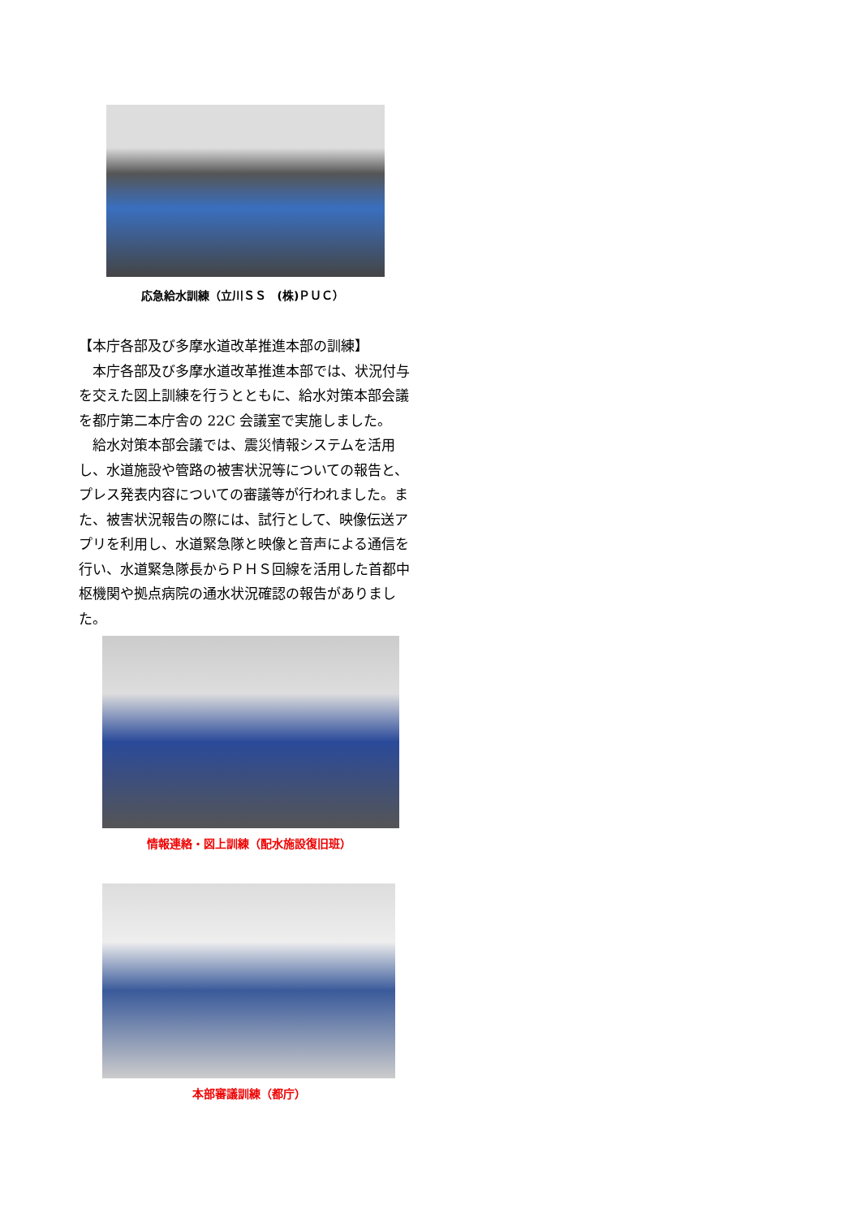応急給水訓練（立川ＳＳ　(株)ＰＵＣ）
【本庁各部及び多摩水道改革推進本部の訓練】
　本庁各部及び多摩水道改革推進本部では、状況付与を交えた図上訓練を行うとともに、給水対策本部会議を都庁第二本庁舎の 22C 会議室で実施しました。
　給水対策本部会議では、震災情報システムを活用し、水道施設や管路の被害状況等についての報告と、プレス発表内容についての審議等が行われました。また、被害状況報告の際には、試行として、映像伝送アプリを利用し、水道緊急隊と映像と音声による通信を行い、水道緊急隊長からＰＨＳ回線を活用した首都中枢機関や拠点病院の通水状況確認の報告がありました。
情報連絡・図上訓練（配水施設復旧班）
本部審議訓練（都庁）